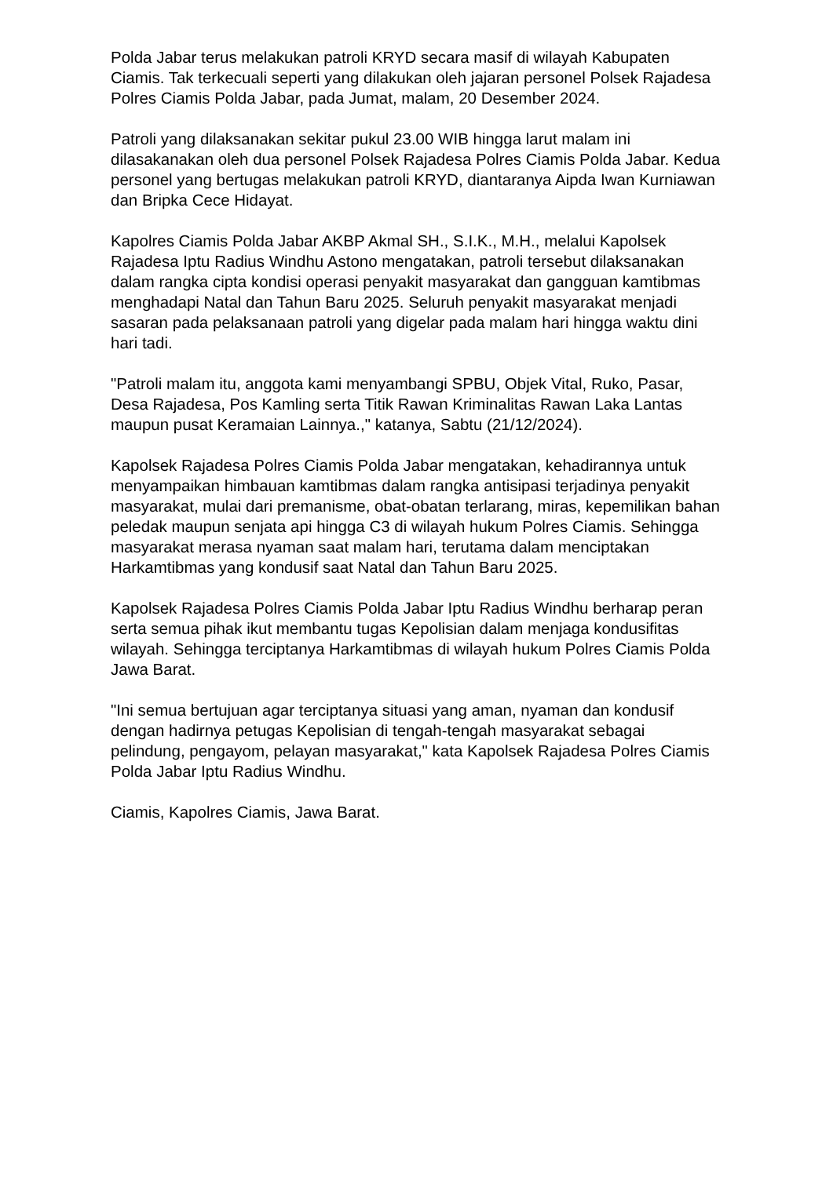Polda Jabar terus melakukan patroli KRYD secara masif di wilayah Kabupaten Ciamis. Tak terkecuali seperti yang dilakukan oleh jajaran personel Polsek Rajadesa Polres Ciamis Polda Jabar, pada Jumat, malam, 20 Desember 2024.
Patroli yang dilaksanakan sekitar pukul 23.00 WIB hingga larut malam ini dilasakanakan oleh dua personel Polsek Rajadesa Polres Ciamis Polda Jabar. Kedua personel yang bertugas melakukan patroli KRYD, diantaranya Aipda Iwan Kurniawan dan Bripka Cece Hidayat.
Kapolres Ciamis Polda Jabar AKBP Akmal SH., S.I.K., M.H., melalui Kapolsek Rajadesa Iptu Radius Windhu Astono mengatakan, patroli tersebut dilaksanakan dalam rangka cipta kondisi operasi penyakit masyarakat dan gangguan kamtibmas menghadapi Natal dan Tahun Baru 2025. Seluruh penyakit masyarakat menjadi sasaran pada pelaksanaan patroli yang digelar pada malam hari hingga waktu dini hari tadi.
"Patroli malam itu, anggota kami menyambangi SPBU, Objek Vital, Ruko, Pasar, Desa Rajadesa, Pos Kamling serta Titik Rawan Kriminalitas Rawan Laka Lantas maupun pusat Keramaian Lainnya.," katanya, Sabtu (21/12/2024).
Kapolsek Rajadesa Polres Ciamis Polda Jabar mengatakan, kehadirannya untuk menyampaikan himbauan kamtibmas dalam rangka antisipasi terjadinya penyakit masyarakat, mulai dari premanisme, obat-obatan terlarang, miras, kepemilikan bahan peledak maupun senjata api hingga C3 di wilayah hukum Polres Ciamis. Sehingga masyarakat merasa nyaman saat malam hari, terutama dalam menciptakan Harkamtibmas yang kondusif saat Natal dan Tahun Baru 2025.
Kapolsek Rajadesa Polres Ciamis Polda Jabar Iptu Radius Windhu berharap peran serta semua pihak ikut membantu tugas Kepolisian dalam menjaga kondusifitas wilayah. Sehingga terciptanya Harkamtibmas di wilayah hukum Polres Ciamis Polda Jawa Barat.
"Ini semua bertujuan agar terciptanya situasi yang aman, nyaman dan kondusif dengan hadirnya petugas Kepolisian di tengah-tengah masyarakat sebagai pelindung, pengayom, pelayan masyarakat," kata Kapolsek Rajadesa Polres Ciamis Polda Jabar Iptu Radius Windhu.
Ciamis, Kapolres Ciamis, Jawa Barat.